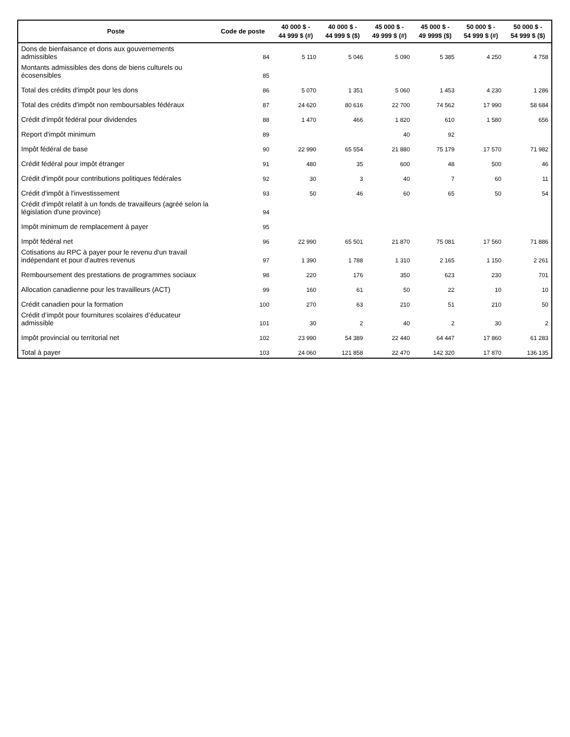| Poste | Code de poste | 40 000 $ - 44 999 $ (#) | 40 000 $ - 44 999 $ ($) | 45 000 $ - 49 999 $ (#) | 45 000 $ - 49 999$ ($) | 50 000 $ - 54 999 $ (#) | 50 000 $ - 54 999 $ ($) |
| --- | --- | --- | --- | --- | --- | --- | --- |
| Dons de bienfaisance et dons aux gouvernements admissibles | 84 | 5 110 | 5 046 | 5 090 | 5 385 | 4 250 | 4 758 |
| Montants admissibles des dons de biens culturels ou écosensibles | 85 | | | | | | |
| Total des crédits d'impôt pour les dons | 86 | 5 070 | 1 351 | 5 060 | 1 453 | 4 230 | 1 286 |
| Total des crédits d'impôt non remboursables fédéraux | 87 | 24 620 | 80 616 | 22 700 | 74 562 | 17 990 | 58 684 |
| Crédit d'impôt fédéral pour dividendes | 88 | 1 470 | 466 | 1 820 | 610 | 1 580 | 656 |
| Report d'impôt minimum | 89 | | | 40 | 92 | | |
| Impôt fédéral de base | 90 | 22 990 | 65 554 | 21 880 | 75 179 | 17 570 | 71 982 |
| Crédit fédéral pour impôt étranger | 91 | 480 | 35 | 600 | 48 | 500 | 46 |
| Crédit d'impôt pour contributions politiques fédérales | 92 | 30 | 3 | 40 | 7 | 60 | 11 |
| Crédit d'impôt à l'investissement | 93 | 50 | 46 | 60 | 65 | 50 | 54 |
| Crédit d'impôt relatif à un fonds de travailleurs (agréé selon la législation d'une province) | 94 | | | | | | |
| Impôt minimum de remplacement à payer | 95 | | | | | | |
| Impôt fédéral net | 96 | 22 990 | 65 501 | 21 870 | 75 081 | 17 560 | 71 886 |
| Cotisations au RPC à payer pour le revenu d'un travail indépendant et pour d'autres revenus | 97 | 1 390 | 1 788 | 1 310 | 2 165 | 1 150 | 2 261 |
| Remboursement des prestations de programmes sociaux | 98 | 220 | 176 | 350 | 623 | 230 | 701 |
| Allocation canadienne pour les travailleurs (ACT) | 99 | 160 | 61 | 50 | 22 | 10 | 10 |
| Crédit canadien pour la formation | 100 | 270 | 63 | 210 | 51 | 210 | 50 |
| Crédit d’impôt pour fournitures scolaires d’éducateur admissible | 101 | 30 | 2 | 40 | 2 | 30 | 2 |
| Impôt provincial ou territorial net | 102 | 23 990 | 54 389 | 22 440 | 64 447 | 17 860 | 61 283 |
| Total à payer | 103 | 24 060 | 121 858 | 22 470 | 142 320 | 17 870 | 136 135 |